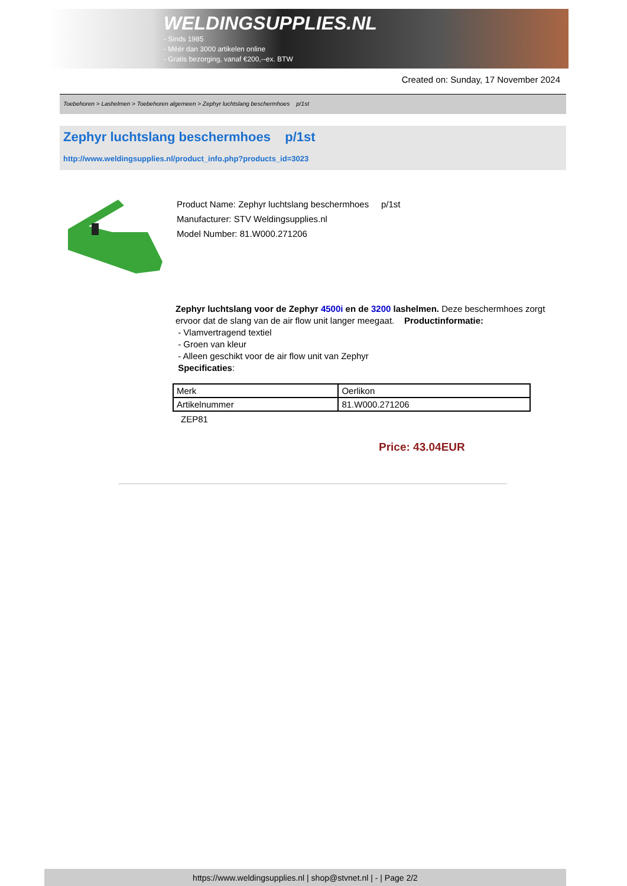WELDINGSUPPLIES.NL
- Sinds 1985
- Méér dan 3000 artikelen online
- Gratis bezorging, vanaf €200,--ex. BTW
Created on: Sunday, 17 November 2024
Toebehoren > Lashelmen > Toebehoren algemeen > Zephyr luchtslang beschermhoes p/1st
Zephyr luchtslang beschermhoes p/1st
http://www.weldingsupplies.nl/product_info.php?products_id=3023
Product Name: Zephyr luchtslang beschermhoes p/1st
Manufacturer: STV Weldingsupplies.nl
Model Number: 81.W000.271206
Zephyr luchtslang voor de Zephyr 4500i en de 3200 lashelmen. Deze beschermhoes zorgt ervoor dat de slang van de air flow unit langer meegaat. Productinformatie:
- Vlamvertragend textiel
- Groen van kleur
- Alleen geschikt voor de air flow unit van Zephyr
Specificaties:
| Merk | Oerlikon |
| Artikelnummer | 81.W000.271206 |
ZEP81
Price: 43.04EUR
https://www.weldingsupplies.nl | shop@stvnet.nl | - | Page 2/2